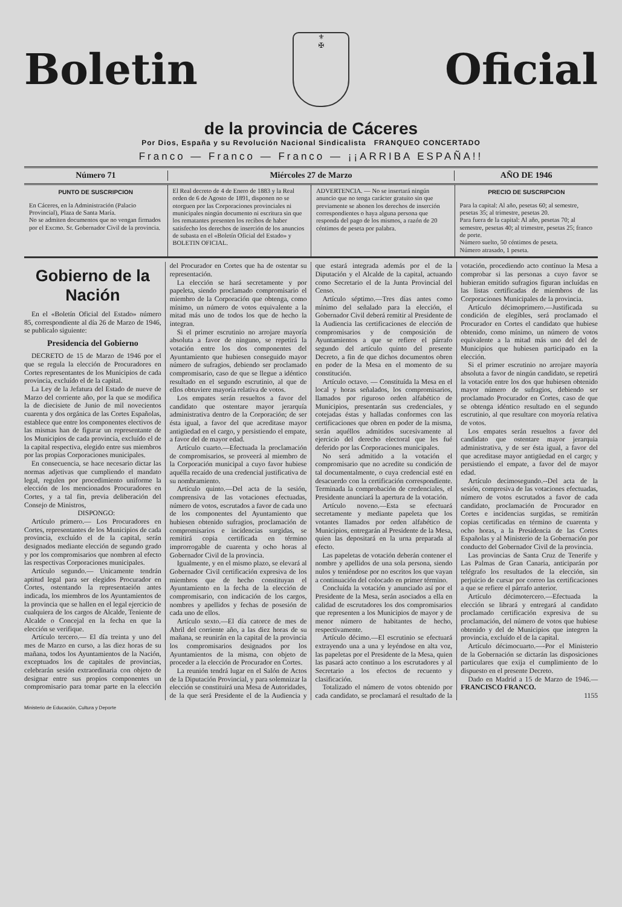Boletin
⚜
✠
Oficial
de la provincia de Cáceres
Por Dios, España y su Revolución Nacional Sindicalista FRANQUEO CONCERTADO
Franco — Franco — Franco — ¡¡ARRIBA ESPAÑA!!
Número 71 Miércoles 27 de Marzo AÑO DE 1946
PUNTO DE SUSCRIPCION
En Cáceres, en la Administración (Palacio Provincial), Plaza de Santa María.
No se admiten documentos que no vengan firmados por el Excmo. Sr. Gobernador Civil de la provincia.
El Real decreto de 4 de Enero de 1883 y la Real orden de 6 de Agosto de 1891, disponen no se otorguen por las Corporaciones provinciales ni municipales ningún documento ni escritura sin que los rematantes presenten los recibos de haber satisfecho los derechos de inserción de los anuncios de subasta en el «Boletín Oficial del Estado» y BOLETIN OFICIAL.
ADVERTENCIA. — No se insertará ningún anuncio que no tenga carácter gratuito sin que previamente se abonen los derechos de inserción correspondientes o haya alguna persona que responda del pago de los mismos, a razón de 20 céntimos de peseta por palabra.
PRECIO DE SUSCRIPCION
Para la capital: Al año, pesetas 60; al semestre, pesetas 35; al trimestre, pesetas 20.
Para fuera de la capital: Al año, pesetas 70; al semestre, pesetas 40; al trimestre, pesetas 25; franco de porte.
Número suelto, 50 céntimos de peseta.
Número atrasado, 1 peseta.
Gobierno de la Nación
En el «Boletín Oficial del Estado» número 85, correspondiente al día 26 de Marzo de 1946, se publicalo siguiente:
Presidencia del Gobierno
DECRETO de 15 de Marzo de 1946 por el que se regula la elección de Procuradores en Cortes representantes de los Municipios de cada provincia, excluído el de la capital.
La Ley de la Jefatura del Estado de nueve de Marzo del corriente año, por la que se modifica la de diecisiete de Junio de mil novecientos cuarenta y dos orgánica de las Cortes Españolas, establece que entre los componentes electivos de las mismas han de figurar un representante de los Municipios de cada provincia, excluído el de la capital respectiva, elegido entre sus miembros por las propias Corporaciones municipales.
En consecuencia, se hace necesario dictar las normas adjetivas que cumpliendo el mandato legal, regulen por procedimiento uniforme la elección de los mencionados Procuradores en Cortes, y a tal fin, previa deliberación del Consejo de Ministros,
DISPONGO:
Artículo primero.— Los Procuradores en Cortes, representantes de los Municipios de cada provincia, excluído el de la capital, serán designados mediante elección de segundo grado y por los compromisarios que nombren al efecto las respectivas Corporaciones municipales.
Artículo segundo.— Unicamente tendrán aptitud legal para ser elegidos Procurador en Cortes, ostentando la representaeión antes indicada, los miembros de los Ayuntamientos de la provincia que se hallen en el legal ejercicio de cualquiera de los cargos de Alcalde, Teniente de Alcalde o Concejal en la fecha en que la elección se verifique.
Artículo tercero.— El día treinta y uno del mes de Marzo en curso, a las diez horas de su mañana, todos los Ayuntamientos de la Nación, exceptuados los de capitales de provincias, celebrarán sesión extraordinaria con objeto de designar entre sus propios componentes un compromisario para tomar parte en la elección del Procurador en Cortes que ha de ostentar su representación.
La elección se hará secretamente y por papeleta, siendo proclamado compromisario el miembro de la Corporación que obtenga, como mínimo, un número de votos equivalente a la mitad más uno de todos los que de hecho la integran.
Si el primer escrutinio no arrojare mayoría absoluta a favor de ninguno, se repetirá la votación entre los dos componentes del Ayuntamiento que hubiesen conseguido mayor número de sufragios, debiendo ser proclamado compromisario, caso de que se llegue a idéntico resultado en el segundo escrutinio, al que de ellos obtuviere mayoría relativa de votos.
Los empates serán resueltos a favor del candidato que ostentare mayor jerarquía administrativa dentro de la Corporación; de ser ésta igual, a favor del que acreditase mayor antigüedad en el cargo, y persistiendo el empate, a favor del de mayor edad.
Artículo cuarto.—Efectuada la proclamación de compromisarios, se proveerá al miembro de la Corporación municipal a cuyo favor hubiese aquélla recaído de una credencial justificativa de su nombramiento.
Artículo quinto.—Del acta de la sesión, comprensiva de las votaciones efectuadas, número de votos, escrutados a favor de cada uno de los componentes del Ayuntamiento que hubiesen obtenido sufragios, proclamación de compromisarios e incidencias surgidas, se remitirá copia certificada en término improrrogable de cuarenta y ocho horas al Gobernador Civil de la provincia.
Igualmente, y en el mismo plazo, se elevará al Gobernador Civil certificación expresiva de los miembros que de hecho constituyan el Ayuntamiento en la fecha de la elección de compromisario, con indicación de los cargos, nombres y apellidos y fechas de posesión de cada uno de ellos.
Artículo sexto.—El día catorce de mes de Abril del corriente año, a las diez horas de su mañana, se reunirán en la capital de la provincia los compromisarios designados por los Ayuntamientos de la misma, con objeto de proceder a la elección de Procurador en Cortes.
La reunión tendrá lugar en el Salón de Actos de la Diputación Provincial, y para solemnizar la elección se constituirá una Mesa de Autoridades, de la que será Presidente el de la Audiencia y que estará integrada además por el de la Diputación y el Alcalde de la capital, actuando como Secretario el de la Junta Provincial del Censo.
Artículo séptimo.—Tres días antes como mínimo del señalado para la elección, el Gobernador Civil deberá remitir al Presidente de la Audiencia las certificaciones de elección de compromisarios y de composición de Ayuntamientos a que se refiere el párrafo segundo del artículo quinto del presente Decreto, a fin de que dichos documentos obren en poder de la Mesa en el momento de su constitución.
Artículo octavo. — Constituída la Mesa en el local y horas señalados, los compromisarios, llamados por riguroso orden alfabético de Municipios, presentarán sus credenciales, y cotejadas éstas y halladas conformes con las certificaciones que obren en poder de la misma, serán aquéllos admitidos sucesivamente al ejercicio del derecho electoral que les fué deferido por las Corporaciones municipales.
No será admitido a la votación el compromisario que no acredite su condición de tal documentalmente, o cuya credencial esté en desacuerdo con la certificación correspondiente. Terminada la comprobación de credenciales, el Presidente anunciará la apertura de la votación.
Artículo noveno.—Esta se efectuará secretamente y mediante papeleta que los votantes llamados por orden alfabético de Municipios, entregarán al Presidente de la Mesa, quien las depositará en la urna preparada al efecto.
Las papeletas de votación deberán contener el nombre y apellidos de una sola persona, siendo nulos y teniéndose por no escritos los que vayan a continuación del colocado en primer término.
Concluída la votación y anunciado así por el Presidente de la Mesa, serán asociados a ella en calidad de escrutadores los dos compromisarios que representen a los Municipios de mayor y de menor número de habitantes de hecho, respectivamente.
Artículo décimo.—El escrutinio se efectuará extrayendo una a una y leyéndose en alta voz, las papeletas por el Presidente de la Mesa, quien las pasará acto contínuo a los escrutadores y al Secretario a los efectos de recuento y clasificación.
Totalizado el número de votos obtenido por cada candidato, se proclamará el resultado de la votación, procediendo acto contínuo la Mesa a comprobar si las personas a cuyo favor se hubieran emitido sufragios figuran incluídas en las listas certificadas de miembros de las Corporaciones Municipales de la provincia.
Artículo décimoprimero.—Justificada su condición de elegibles, será proclamado el Procurador en Cortes el candidato que hubiese obtenido, como mínimo, un número de votos equivalente a la mitad más uno del del de Municipios que hubiesen participado en la elección.
Si el primer escrutinio no arrojare mayoría absoluta a favor de ningún candidato, se repetirá la votación entre los dos que hubiesen obtenido mayor número de sufragios, debiendo ser proclamado Procurador en Cortes, caso de que se obtenga idéntico resultado en el segundo escrutinio, al que resultare con moyoría relativa de votos.
Los empates serán resueltos a favor del candidato que ostentare mayor jerarquia administrativa, y de ser ésta igual, a favor del que acreditase mayor antigüedad en el cargo; y persistiendo el empate, a favor del de mayor edad.
Artículo decimosegundo.--Del acta de la sesión, compresiva de las votaciones efectuadas, número de votos escrutados a favor de cada candidato, proclamación de Procurador en Cortes e incidencias surgidas, se remitirán copias certificadas en término de cuarenta y ocho horas, a la Presidencia de las Cortes Españolas y al Ministerio de la Gobernación por conducto del Gobernador Civil de la provincia.
Las provincias de Santa Cruz de Tenerife y Las Palmas de Gran Canaria, anticiparán por telégrafo los resultados de la elección, sin perjuicio de cursar por correo las certificaciones a que se refiere el párrafo anterior.
Artículo décimotercero.—Efectuada la elección se librará y entregará al candidato proclamado certificación expresiva de su proclamación, del número de votos que hubiese obtenido y del de Municipios que integren la provincia, excluído el de la capital.
Artículo décimocuarto.—-Por el Ministerio de la Gobernación se dictarán las disposiciones particulares que exija el cumplimiento de lo dispuesto en el presente Decreto.
Dado en Madrid a 15 de Marzo de 1946.—FRANCISCO FRANCO.
1155
Ministerio de Educación, Cultura y Deporte